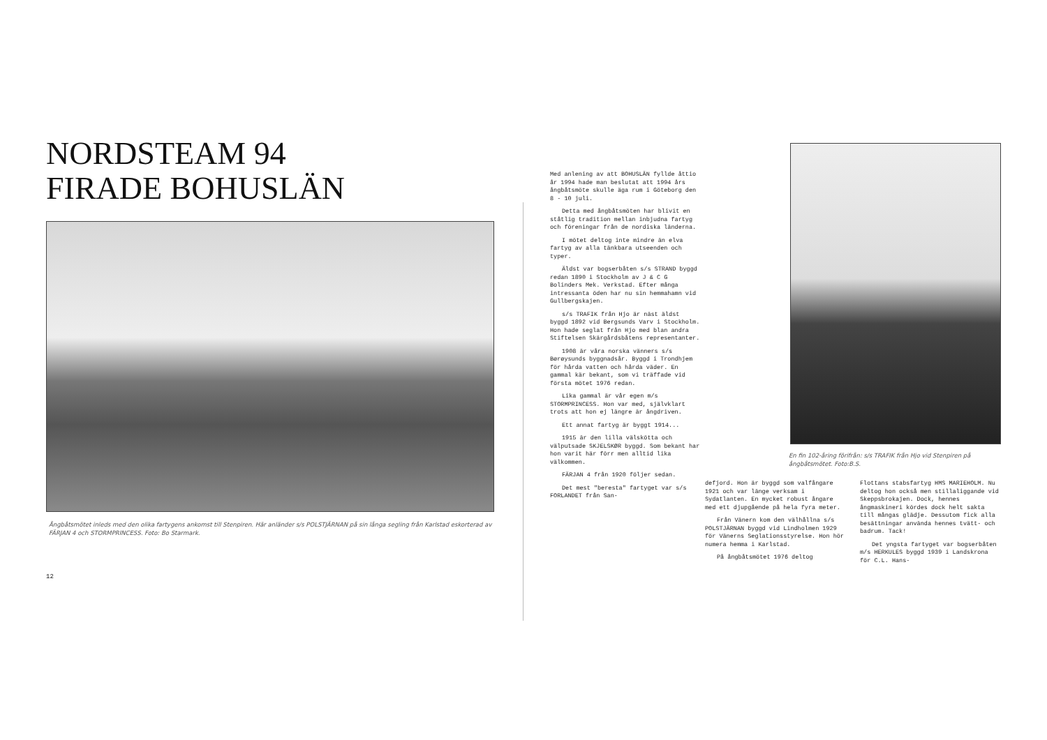NORDSTEAM 94
FIRADE BOHUSLÄN
Ångbåtsmötet inleds med den olika fartygens ankomst till Stenpiren. Här anländer s/s POLSTJÄRNAN på sin långa segling från Karlstad eskorterad av FÄRJAN 4 och STORMPRINCESS. Foto: Bo Starmark.
12
Med anlening av att BOHUSLÄN fyllde åttio år 1994 hade man beslutat att 1994 års ångbåtsmöte skulle äga rum i Göteborg den 8 - 10 juli.
Detta med ångbåtsmöten har blivit en ståtlig tradition mellan inbjudna fartyg och föreningar från de nordiska länderna.
I mötet deltog inte mindre än elva fartyg av alla tänkbara utseenden och typer.
Äldst var bogserbåten s/s STRAND byggd redan 1890 i Stockholm av J & C G Bolinders Mek. Verkstad. Efter många intressanta öden har nu sin hemmahamn vid Gullbergskajen.
s/s TRAFIK från Hjo är näst äldst byggd 1892 vid Bergsunds Varv i Stockholm. Hon hade seglat från Hjo med blan andra Stiftelsen Skärgårdsbåtens representanter.
1908 är våra norska vänners s/s Børøysunds byggnadsår. Byggd i Trondhjem för hårda vatten och hårda väder. En gammal kär bekant, som vi träffade vid första mötet 1976 redan.
Lika gammal är vår egen m/s STORMPRINCESS. Hon var med, självklart trots att hon ej längre är ångdriven.
Ett annat fartyg är byggt 1914...
1915 är den lilla välskötta och välputsade SKJELSKØR byggd. Som bekant har hon varit här förr men alltid lika välkommen.
FÄRJAN 4 från 1920 följer sedan.
Det mest "beresta" fartyget var s/s FORLANDET från San-
En fin 102-åring förifrån: s/s TRAFIK från Hjo vid Stenpiren på ångbåtsmötet. Foto:B.S.
defjord. Hon är byggd som valfångare 1921 och var länge verksam i Sydatlanten. En mycket robust ångare med ett djupgående på hela fyra meter.
Från Vänern kom den välhållna s/s POLSTJÄRNAN byggd vid Lindholmen 1929 för Vänerns Seglationsstyrelse. Hon hör numera hemma i Karlstad.
På ångbåtsmötet 1976 deltog
Flottans stabsfartyg HMS MARIEHOLM. Nu deltog hon också men stillaliggande vid Skeppsbrokajen. Dock, hennes ångmaskineri kördes dock helt sakta till mångas glädje. Dessutom fick alla besättningar använda hennes tvätt- och badrum. Tack!
Det yngsta fartyget var bogserbåten m/s HERKULES byggd 1939 i Landskrona för C.L. Hans-